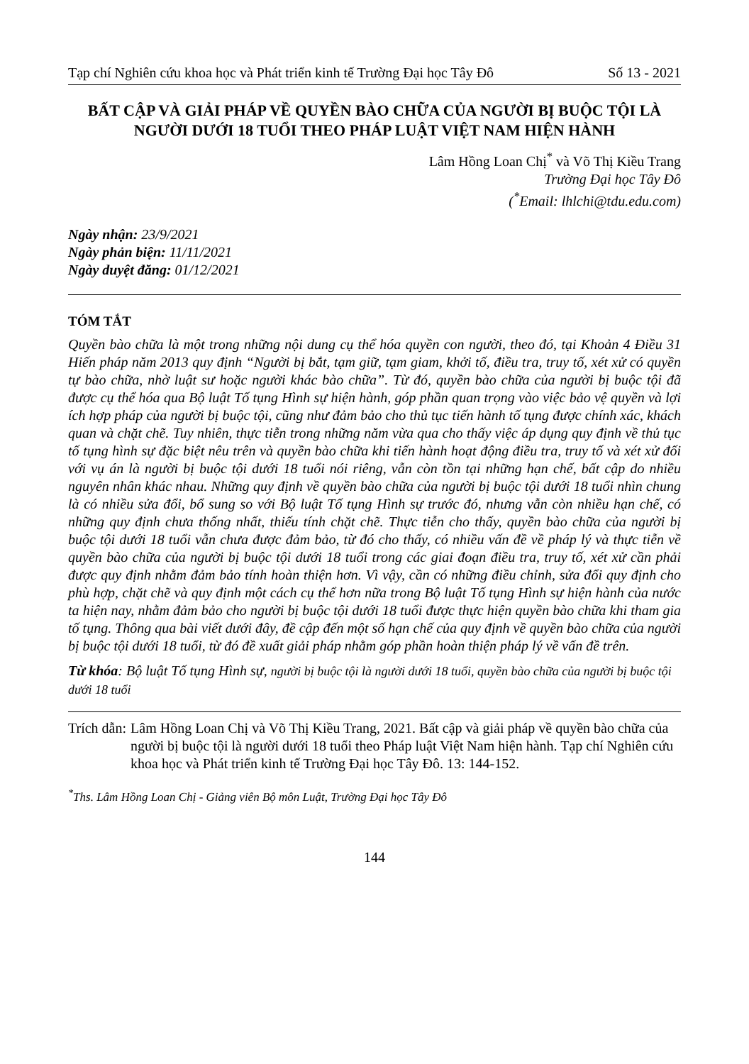Tạp chí Nghiên cứu khoa học và Phát triển kinh tế Trường Đại học Tây Đô Số 13 - 2021
BẤT CẬP VÀ GIẢI PHÁP VỀ QUYỀN BÀO CHỮA CỦA NGƯỜI BỊ BUỘC TỘI LÀ NGƯỜI DƯỚI 18 TUỔI THEO PHÁP LUẬT VIỆT NAM HIỆN HÀNH
Lâm Hồng Loan Chị<sup>*</sup> và Võ Thị Kiều Trang
Trường Đại học Tây Đô
(<sup>*</sup>Email: lhlchi@tdu.edu.com)
Ngày nhận: 23/9/2021
Ngày phản biện: 11/11/2021
Ngày duyệt đăng: 01/12/2021
TÓM TẮT
Quyền bào chữa là một trong những nội dung cụ thể hóa quyền con người, theo đó, tại Khoản 4 Điều 31 Hiến pháp năm 2013 quy định “Người bị bắt, tạm giữ, tạm giam, khởi tố, điều tra, truy tố, xét xử có quyền tự bào chữa, nhờ luật sư hoặc người khác bào chữa”. Từ đó, quyền bào chữa của người bị buộc tội đã được cụ thể hóa qua Bộ luật Tố tụng Hình sự hiện hành, góp phần quan trọng vào việc bảo vệ quyền và lợi ích hợp pháp của người bị buộc tội, cũng như đảm bảo cho thủ tục tiến hành tố tụng được chính xác, khách quan và chặt chẽ. Tuy nhiên, thực tiễn trong những năm vừa qua cho thấy việc áp dụng quy định về thủ tục tố tụng hình sự đặc biệt nêu trên và quyền bào chữa khi tiến hành hoạt động điều tra, truy tố và xét xử đối với vụ án là người bị buộc tội dưới 18 tuổi nói riêng, vẫn còn tồn tại những hạn chế, bất cập do nhiều nguyên nhân khác nhau. Những quy định về quyền bào chữa của người bị buộc tội dưới 18 tuổi nhìn chung là có nhiều sửa đổi, bổ sung so với Bộ luật Tố tụng Hình sự trước đó, nhưng vẫn còn nhiều hạn chế, có những quy định chưa thống nhất, thiếu tính chặt chẽ. Thực tiễn cho thấy, quyền bào chữa của người bị buộc tội dưới 18 tuổi vẫn chưa được đảm bảo, từ đó cho thấy, có nhiều vấn đề về pháp lý và thực tiễn về quyền bào chữa của người bị buộc tội dưới 18 tuổi trong các giai đoạn điều tra, truy tố, xét xử cần phải được quy định nhằm đảm bảo tính hoàn thiện hơn. Vì vậy, cần có những điều chỉnh, sửa đổi quy định cho phù hợp, chặt chẽ và quy định một cách cụ thể hơn nữa trong Bộ luật Tố tụng Hình sự hiện hành của nước ta hiện nay, nhằm đảm bảo cho người bị buộc tội dưới 18 tuổi được thực hiện quyền bào chữa khi tham gia tố tụng. Thông qua bài viết dưới đây, đề cập đến một số hạn chế của quy định về quyền bào chữa của người bị buộc tội dưới 18 tuổi, từ đó đề xuất giải pháp nhằm góp phần hoàn thiện pháp lý về vấn đề trên.
Từ khóa: Bộ luật Tố tụng Hình sự, người bị buộc tội là người dưới 18 tuổi, quyền bào chữa của người bị buộc tội dưới 18 tuổi
Trích dẫn: Lâm Hồng Loan Chị và Võ Thị Kiều Trang, 2021. Bất cập và giải pháp về quyền bào chữa của người bị buộc tội là người dưới 18 tuổi theo Pháp luật Việt Nam hiện hành. Tạp chí Nghiên cứu khoa học và Phát triển kinh tế Trường Đại học Tây Đô. 13: 144-152.
<sup>*</sup> Ths. Lâm Hồng Loan Chị - Giảng viên Bộ môn Luật, Trường Đại học Tây Đô
144